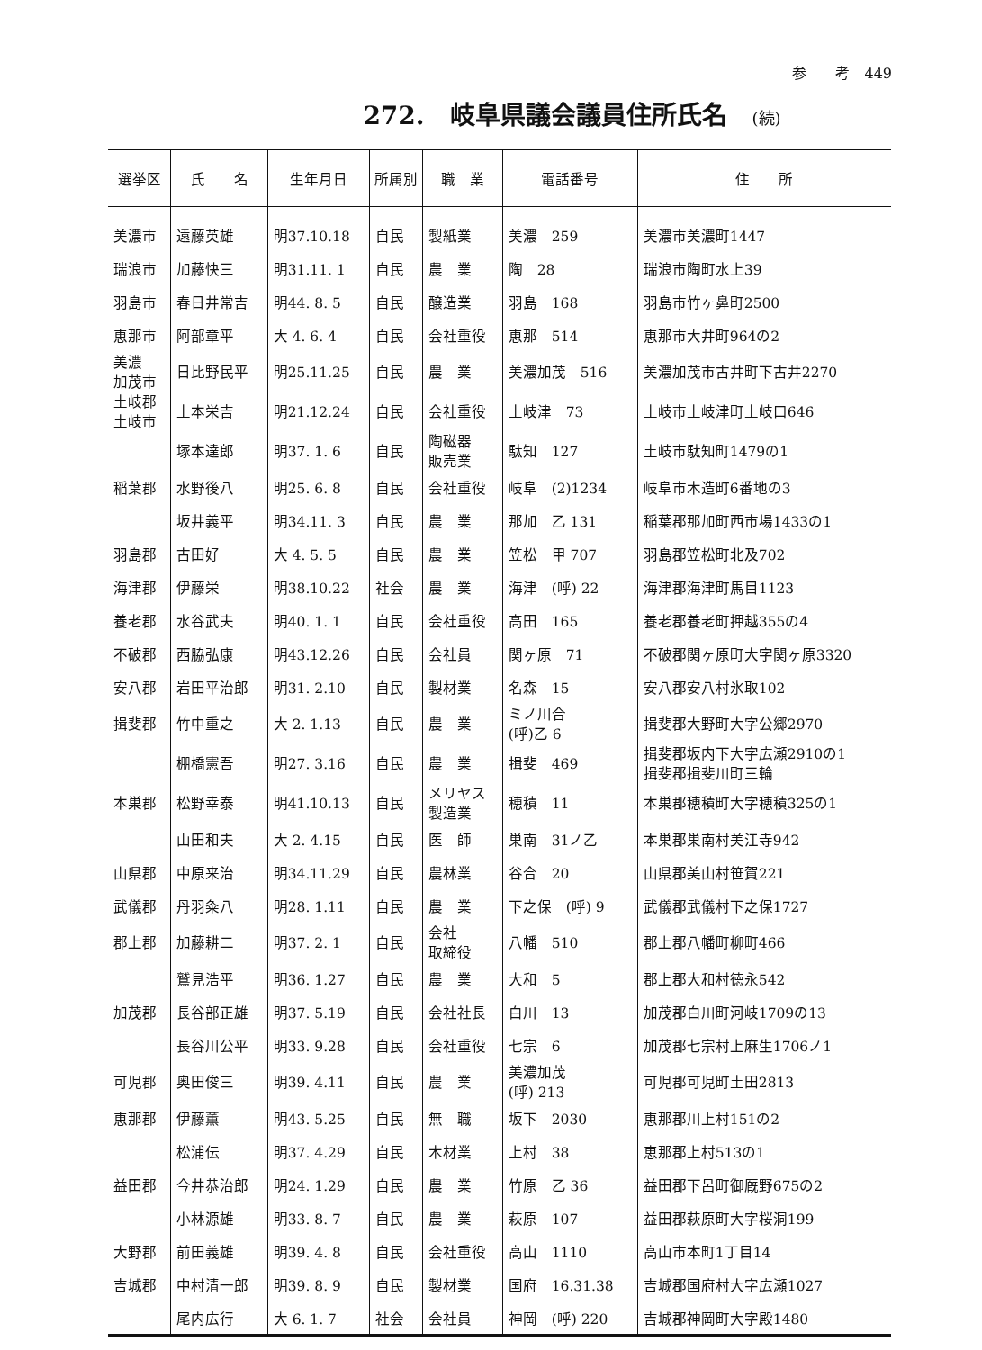参　　考　449
272.　岐阜県議会議員住所氏名　(続)
| 選挙区 | 氏 名 | 生年月日 | 所属別 | 職 業 | 電話番号 | 住 所 |
| --- | --- | --- | --- | --- | --- | --- |
| 美濃市 | 遠藤英雄 | 明37.10.18 | 自民 | 製紙業 | 美濃 259 | 美濃市美濃町1447 |
| 瑞浪市 | 加藤快三 | 明31.11. 1 | 自民 | 農 業 | 陶 28 | 瑞浪市陶町水上39 |
| 羽島市 | 春日井常吉 | 明44. 8. 5 | 自民 | 醸造業 | 羽島 168 | 羽島市竹ヶ鼻町2500 |
| 恵那市 | 阿部章平 | 大 4. 6. 4 | 自民 | 会社重役 | 恵那 514 | 恵那市大井町964の2 |
| 美濃 加茂市 | 日比野民平 | 明25.11.25 | 自民 | 農 業 | 美濃加茂 516 | 美濃加茂市古井町下古井2270 |
| 土岐郡 土岐市 | 土本栄吉 | 明21.12.24 | 自民 | 会社重役 | 土岐津 73 | 土岐市土岐津町土岐口646 |
| | 塚本達郎 | 明37. 1. 6 | 自民 | 陶磁器 販売業 | 駄知 127 | 土岐市駄知町1479の1 |
| 稲葉郡 | 水野後八 | 明25. 6. 8 | 自民 | 会社重役 | 岐阜 (2)1234 | 岐阜市木造町6番地の3 |
| | 坂井義平 | 明34.11. 3 | 自民 | 農 業 | 那加 乙 131 | 稲葉郡那加町西市場1433の1 |
| 羽島郡 | 古田好 | 大 4. 5. 5 | 自民 | 農 業 | 笠松 甲 707 | 羽島郡笠松町北及702 |
| 海津郡 | 伊藤栄 | 明38.10.22 | 社会 | 農 業 | 海津 (呼) 22 | 海津郡海津町馬目1123 |
| 養老郡 | 水谷武夫 | 明40. 1. 1 | 自民 | 会社重役 | 高田 165 | 養老郡養老町押越355の4 |
| 不破郡 | 西脇弘康 | 明43.12.26 | 自民 | 会社員 | 関ヶ原 71 | 不破郡関ヶ原町大字関ヶ原3320 |
| 安八郡 | 岩田平治郎 | 明31. 2.10 | 自民 | 製材業 | 名森 15 | 安八郡安八村氷取102 |
| 揖斐郡 | 竹中重之 | 大 2. 1.13 | 自民 | 農 業 | ミノ川合 (呼)乙 6 | 揖斐郡大野町大字公郷2970 |
| | 棚橋憲吾 | 明27. 3.16 | 自民 | 農 業 | 揖斐 469 | 揖斐郡坂内下大字広瀬2910の1 揖斐郡揖斐川町三輪 |
| 本巣郡 | 松野幸泰 | 明41.10.13 | 自民 | メリヤス 製造業 | 穂積 11 | 本巣郡穂積町大字穂積325の1 |
| | 山田和夫 | 大 2. 4.15 | 自民 | 医 師 | 巣南 31ノ乙 | 本巣郡巣南村美江寺942 |
| 山県郡 | 中原来治 | 明34.11.29 | 自民 | 農林業 | 谷合 20 | 山県郡美山村笹賀221 |
| 武儀郡 | 丹羽粂八 | 明28. 1.11 | 自民 | 農 業 | 下之保 (呼) 9 | 武儀郡武儀村下之保1727 |
| 郡上郡 | 加藤耕二 | 明37. 2. 1 | 自民 | 会社 取締役 | 八幡 510 | 郡上郡八幡町柳町466 |
| | 鷲見浩平 | 明36. 1.27 | 自民 | 農 業 | 大和 5 | 郡上郡大和村徳永542 |
| 加茂郡 | 長谷部正雄 | 明37. 5.19 | 自民 | 会社社長 | 白川 13 | 加茂郡白川町河岐1709の13 |
| | 長谷川公平 | 明33. 9.28 | 自民 | 会社重役 | 七宗 6 | 加茂郡七宗村上麻生1706ノ1 |
| 可児郡 | 奥田俊三 | 明39. 4.11 | 自民 | 農 業 | 美濃加茂 (呼) 213 | 可児郡可児町土田2813 |
| 恵那郡 | 伊藤薫 | 明43. 5.25 | 自民 | 無 職 | 坂下 2030 | 恵那郡川上村151の2 |
| | 松浦伝 | 明37. 4.29 | 自民 | 木材業 | 上村 38 | 恵那郡上村513の1 |
| 益田郡 | 今井恭治郎 | 明24. 1.29 | 自民 | 農 業 | 竹原 乙 36 | 益田郡下呂町御厩野675の2 |
| | 小林源雄 | 明33. 8. 7 | 自民 | 農 業 | 萩原 107 | 益田郡萩原町大字桜洞199 |
| 大野郡 | 前田義雄 | 明39. 4. 8 | 自民 | 会社重役 | 高山 1110 | 高山市本町1丁目14 |
| 吉城郡 | 中村清一郎 | 明39. 8. 9 | 自民 | 製材業 | 国府 16.31.38 | 吉城郡国府村大字広瀬1027 |
| | 尾内広行 | 大 6. 1. 7 | 社会 | 会社員 | 神岡 (呼) 220 | 吉城郡神岡町大字殿1480 |